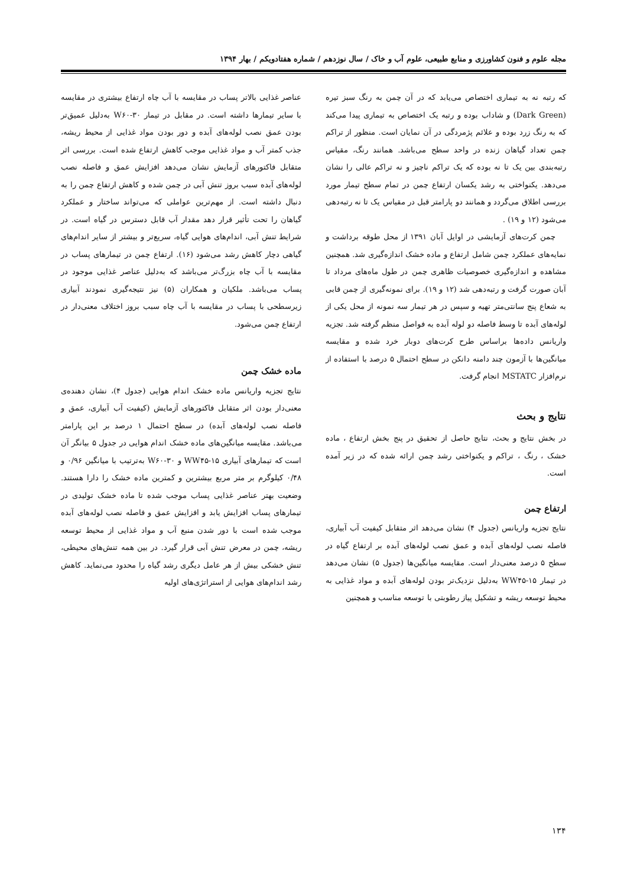مجله علوم و فنون کشاورزی و منابع طبیعی، علوم آب و خاک / سال نوزدهم / شماره هفتادویکم / بهار ۱۳۹۴
که رتبه نه به تیماری اختصاص می‌یابد که در آن چمن به رنگ سبز تیره (Dark Green) و شاداب بوده و رتبه یک اختصاص به تیماری پیدا می‌کند که به رنگ زرد بوده و علائم پژمردگی در آن نمایان است. منظور از تراکم چمن تعداد گیاهان زنده در واحد سطح می‌باشد. همانند رنگ، مقیاس رتبه‌بندی بین یک تا نه بوده که یک تراکم ناچیز و نه تراکم عالی را نشان می‌دهد. یکنواختی به رشد یکسان ارتفاع چمن در تمام سطح تیمار مورد بررسی اطلاق می‌گردد و همانند دو پارامتر قبل در مقیاس یک تا نه رتبه‌دهی می‌شود (۱۲ و ۱۹) .
چمن کرت‌های آزمایشی در اوایل آبان ۱۳۹۱ از محل طوقه برداشت و نمایه‌های عملکرد چمن شامل ارتفاع و ماده خشک اندازه‌گیری شد. همچنین مشاهده و اندازه‌گیری خصوصیات ظاهری چمن در طول ماه‌های مرداد تا آبان صورت گرفت و رتبه‌دهی شد (۱۲ و ۱۹). برای نمونه‌گیری از چمن قابی به شعاع پنج سانتی‌متر تهیه و سپس در هر تیمار سه نمونه از محل یکی از لوله‌های آبده تا وسط فاصله دو لوله آبده به فواصل منظم گرفته شد. تجزیه واریانس داده‌ها براساس طرح کرت‌های دوبار خرد شده و مقایسه میانگین‌ها با آزمون چند دامنه دانکن در سطح احتمال ۵ درصد با استفاده از نرم‌افزار MSTATC انجام گرفت.
نتایج و بحث
در بخش نتایج و بحث، نتایج حاصل از تحقیق در پنج بخش ارتفاع ، ماده خشک ، رنگ ، تراکم و یکنواختی رشد چمن ارائه شده که در زیر آمده است.
ارتفاع چمن
نتایج تجزیه واریانس (جدول ۴) نشان می‌دهد اثر متقابل کیفیت آب آبیاری، فاصله نصب لوله‌های آبده و عمق نصب لوله‌های آبده بر ارتفاع گیاه در سطح ۵ درصد معنی‌دار است. مقایسه میانگین‌ها (جدول ۵) نشان می‌دهد در تیمار WW۴۵-۱۵ به‌دلیل نزدیک‌تر بودن لوله‌های آبده و مواد غذایی به محیط توسعه ریشه و تشکیل پیاز رطوبتی با توسعه مناسب و همچنین
عناصر غذایی بالاتر پساب در مقایسه با آب چاه ارتفاع بیشتری در مقایسه با سایر تیمارها داشته است. در مقابل در تیمار W۶۰-۳۰ به‌دلیل عمیق‌تر بودن عمق نصب لوله‌های آبده و دور بودن مواد غذایی از محیط ریشه، جذب کمتر آب و مواد غذایی موجب کاهش ارتفاع شده است. بررسی اثر متقابل فاکتورهای آزمایش نشان می‌دهد افزایش عمق و فاصله نصب لوله‌های آبده سبب بروز تنش آبی در چمن شده و کاهش ارتفاع چمن را به دنبال داشته است. از مهم‌ترین عواملی که می‌تواند ساختار و عملکرد گیاهان را تحت تأثیر قرار دهد مقدار آب قابل دسترس در گیاه است. در شرایط تنش آبی، اندام‌های هوایی گیاه، سریع‌تر و بیشتر از سایر اندام‌های گیاهی دچار کاهش رشد می‌شود (۱۶). ارتفاع چمن در تیمارهای پساب در مقایسه با آب چاه بزرگ‌تر می‌باشد که به‌دلیل عناصر غذایی موجود در پساب می‌باشد. ملکیان و همکاران (۵) نیز نتیجه‌گیری نمودند آبیاری زیرسطحی با پساب در مقایسه با آب چاه سبب بروز اختلاف معنی‌دار در ارتفاع چمن می‌شود.
ماده خشک چمن
نتایج تجزیه واریانس ماده خشک اندام هوایی (جدول ۴)، نشان دهنده‌ی معنی‌دار بودن اثر متقابل فاکتورهای آزمایش (کیفیت آب آبیاری، عمق و فاصله نصب لوله‌های آبده) در سطح احتمال ۱ درصد بر این پارامتر می‌باشد. مقایسه میانگین‌های ماده خشک اندام هوایی در جدول ۵ بیانگر آن است که تیمارهای آبیاری WW۴۵-۱۵ و W۶۰-۳۰ به‌ترتیب با میانگین ۰/۹۶ و ۰/۴۸ کیلوگرم بر متر مربع بیشترین و کمترین ماده خشک را دارا هستند. وضعیت بهتر عناصر غذایی پساب موجب شده تا ماده خشک تولیدی در تیمارهای پساب افزایش یابد و افزایش عمق و فاصله نصب لوله‌های آبده موجب شده است با دور شدن منبع آب و مواد غذایی از محیط توسعه ریشه، چمن در معرض تنش آبی قرار گیرد. در بین همه تنش‌های محیطی، تنش خشکی بیش از هر عامل دیگری رشد گیاه را محدود می‌نماید. کاهش رشد اندام‌های هوایی از استراتژی‌های اولیه
۱۳۴